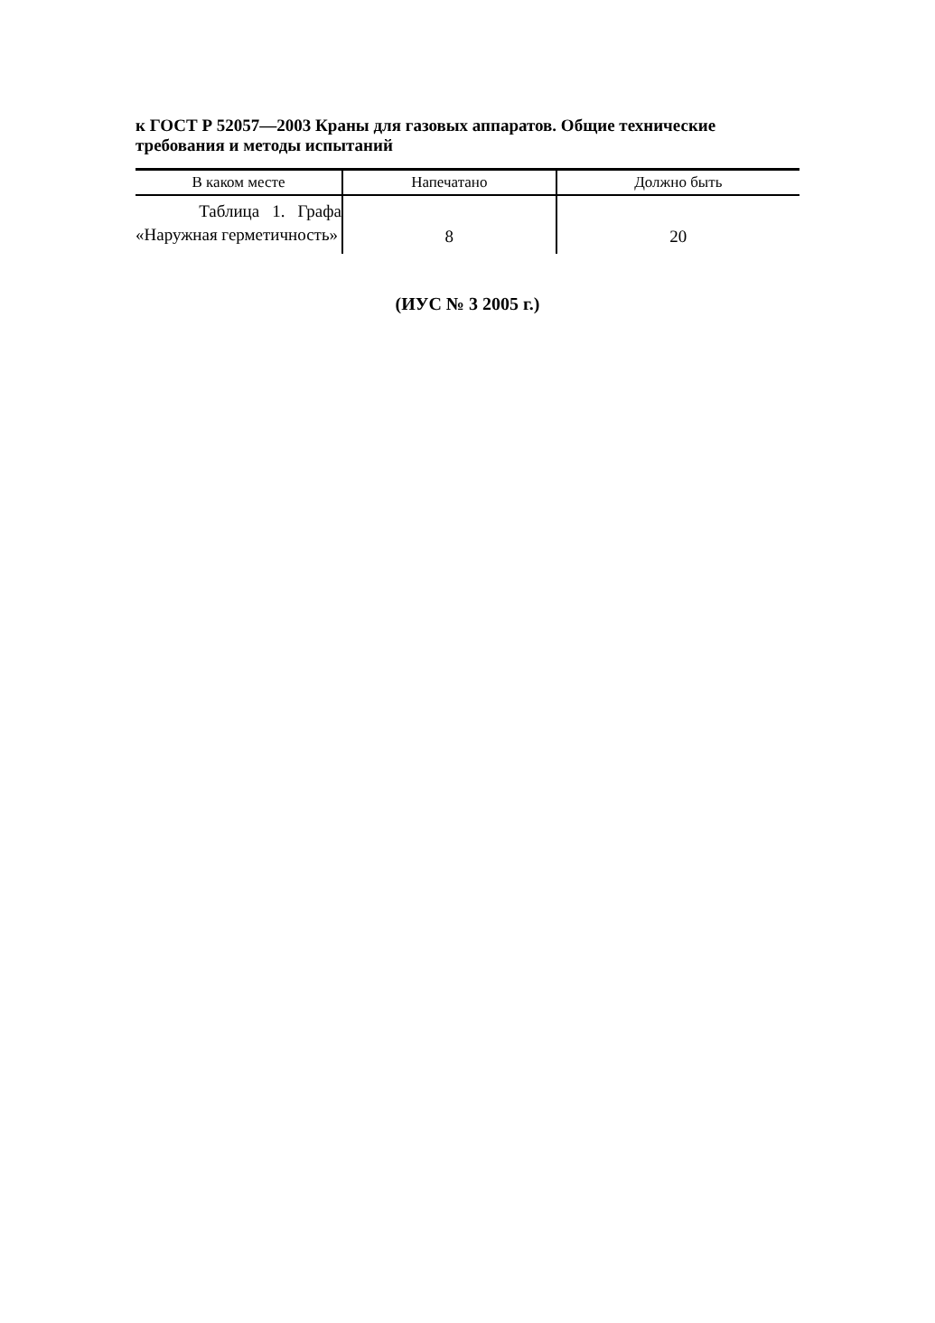к ГОСТ Р 52057—2003 Краны для газовых аппаратов. Общие технические требования и методы испытаний
| В каком месте | Напечатано | Должно быть |
| --- | --- | --- |
| Таблица 1. Графа «Наружная герметичность» | 8 | 20 |
(ИУС № 3 2005 г.)